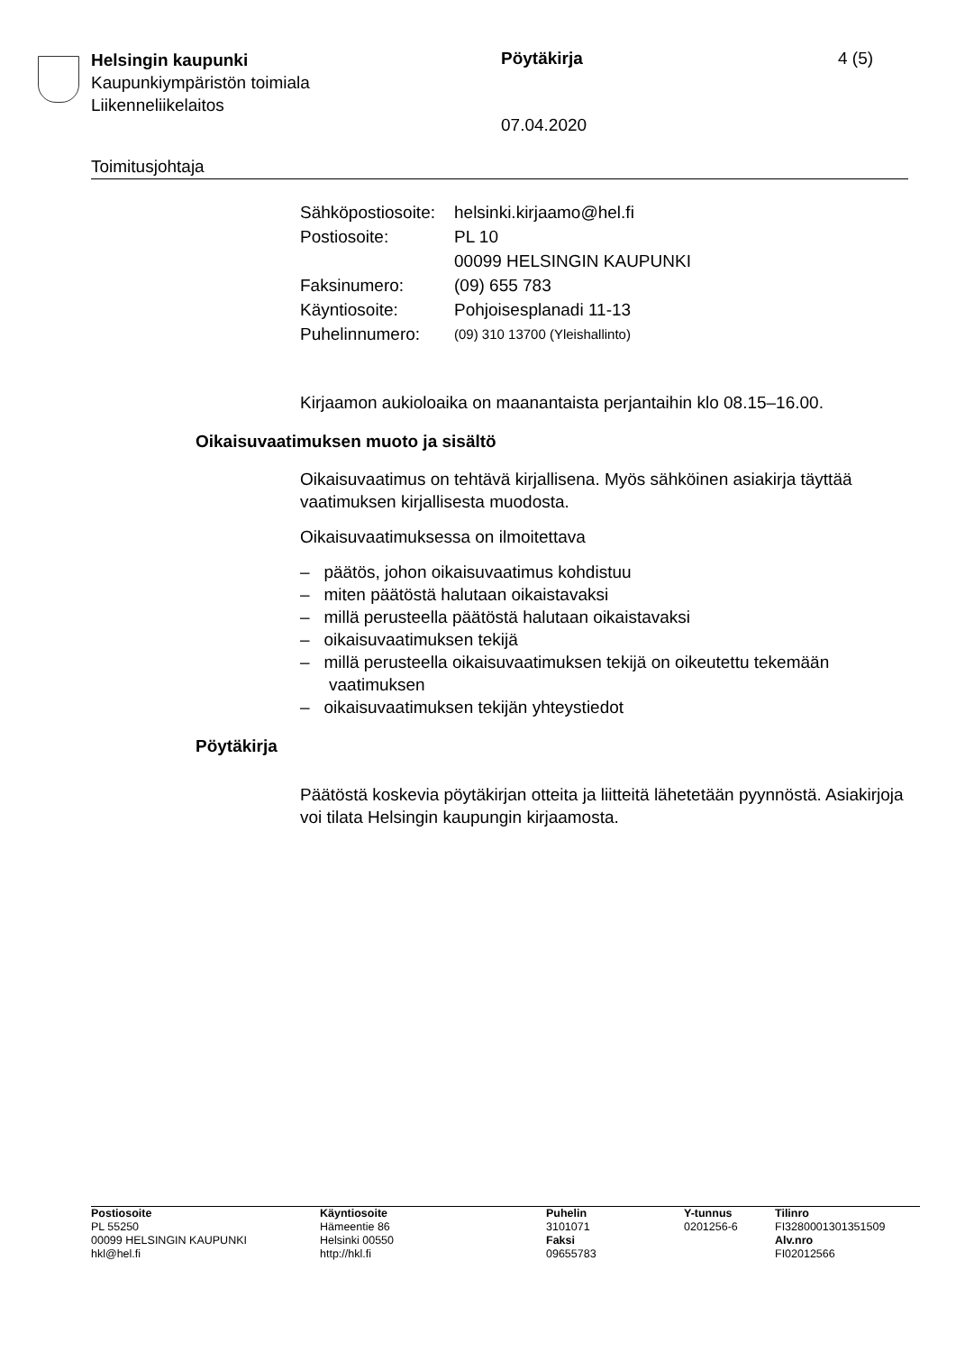Helsingin kaupunki
Kaupunkiympäristön toimiala
Liikenneliikelaitos
Pöytäkirja 4 (5)
07.04.2020
Toimitusjohtaja
| Sähköpostiosoite: | helsinki.kirjaamo@hel.fi |
| Postiosoite: | PL 10 00099 HELSINGIN KAUPUNKI |
| Faksinumero: | (09) 655 783 |
| Käyntiosoite: | Pohjoisesplanadi 11-13 |
| Puhelinnumero: | (09) 310 13700 (Yleishallinto) |
Kirjaamon aukioloaika on maanantaista perjantaihin klo 08.15–16.00.
Oikaisuvaatimuksen muoto ja sisältö
Oikaisuvaatimus on tehtävä kirjallisena. Myös sähköinen asiakirja täyttää vaatimuksen kirjallisesta muodosta.
Oikaisuvaatimuksessa on ilmoitettava
– päätös, johon oikaisuvaatimus kohdistuu
– miten päätöstä halutaan oikaistavaksi
– millä perusteella päätöstä halutaan oikaistavaksi
– oikaisuvaatimuksen tekijä
– millä perusteella oikaisuvaatimuksen tekijä on oikeutettu tekemään vaatimuksen
– oikaisuvaatimuksen tekijän yhteystiedot
Pöytäkirja
Päätöstä koskevia pöytäkirjan otteita ja liitteitä lähetetään pyynnöstä. Asiakirjoja voi tilata Helsingin kaupungin kirjaamosta.
| Postiosoite PL 55250 00099 HELSINGIN KAUPUNKI hkl@hel.fi | Käyntiosoite Hämeentie 86 Helsinki 00550 http://hkl.fi | Puhelin 3101071 Faksi 09655783 | Y-tunnus 0201256-6 | Tilinro FI3280001301351509 Alv.nro FI02012566 |